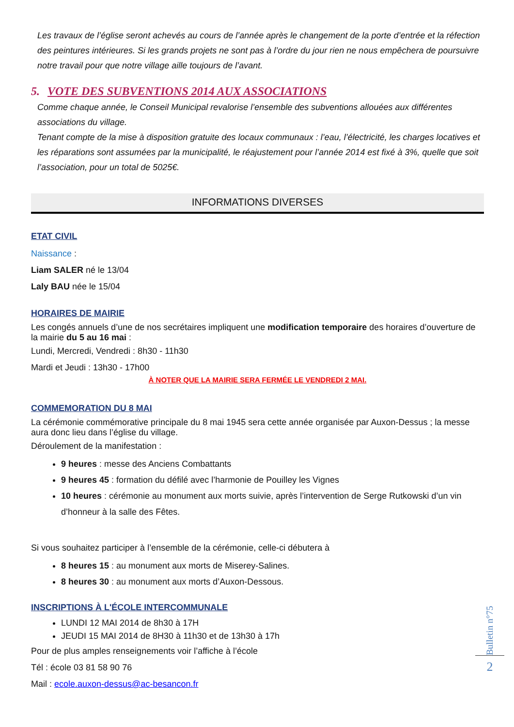Les travaux de l’église seront achevés au cours de l’année après le changement de la porte d’entrée et la réfection des peintures intérieures. Si les grands projets ne sont pas à l’ordre du jour rien ne nous empêchera de poursuivre notre travail pour que notre village aille toujours de l’avant.
5. VOTE DES SUBVENTIONS 2014 AUX ASSOCIATIONS
Comme chaque année, le Conseil Municipal revalorise l’ensemble des subventions allouées aux différentes associations du village.
Tenant compte de la mise à disposition gratuite des locaux communaux : l’eau, l’électricité, les charges locatives et les réparations sont assumées par la municipalité, le réajustement pour l’année 2014 est fixé à 3%, quelle que soit l’association, pour un total de 5025€.
INFORMATIONS DIVERSES
ETAT CIVIL
Naissance :
Liam SALER né le 13/04
Laly BAU née le 15/04
HORAIRES DE MAIRIE
Les congés annuels d’une de nos secrétaires impliquent une modification temporaire des horaires d’ouverture de la mairie du 5 au 16 mai :
Lundi, Mercredi, Vendredi : 8h30 - 11h30
Mardi et Jeudi : 13h30 - 17h00
À NOTER QUE LA MAIRIE SERA FERMÉE LE VENDREDI 2 MAI.
COMMEMORATION DU 8 MAI
La cérémonie commémorative principale du 8 mai 1945 sera cette année organisée par Auxon-Dessus ; la messe aura donc lieu dans l’église du village.
Déroulement de la manifestation :
9 heures : messe des Anciens Combattants
9 heures 45 : formation du défilé avec l’harmonie de Pouilley les Vignes
10 heures : cérémonie au monument aux morts suivie, après l’intervention de Serge Rutkowski d’un vin d’honneur à la salle des Fêtes.
Si vous souhaitez participer à l’ensemble de la cérémonie, celle-ci débutera à
8 heures 15 : au monument aux morts de Miserey-Salines.
8 heures 30 : au monument aux morts d’Auxon-Dessous.
INSCRIPTIONS À L'ÉCOLE INTERCOMMUNALE
LUNDI 12 MAI 2014 de 8h30 à 17H
JEUDI 15 MAI 2014 de 8H30 à 11h30 et de 13h30 à 17h
Pour de plus amples renseignements voir l’affiche à l’école
Tél : école 03 81 58 90 76
Mail : ecole.auxon-dessus@ac-besancon.fr
Bulletin n°75
2